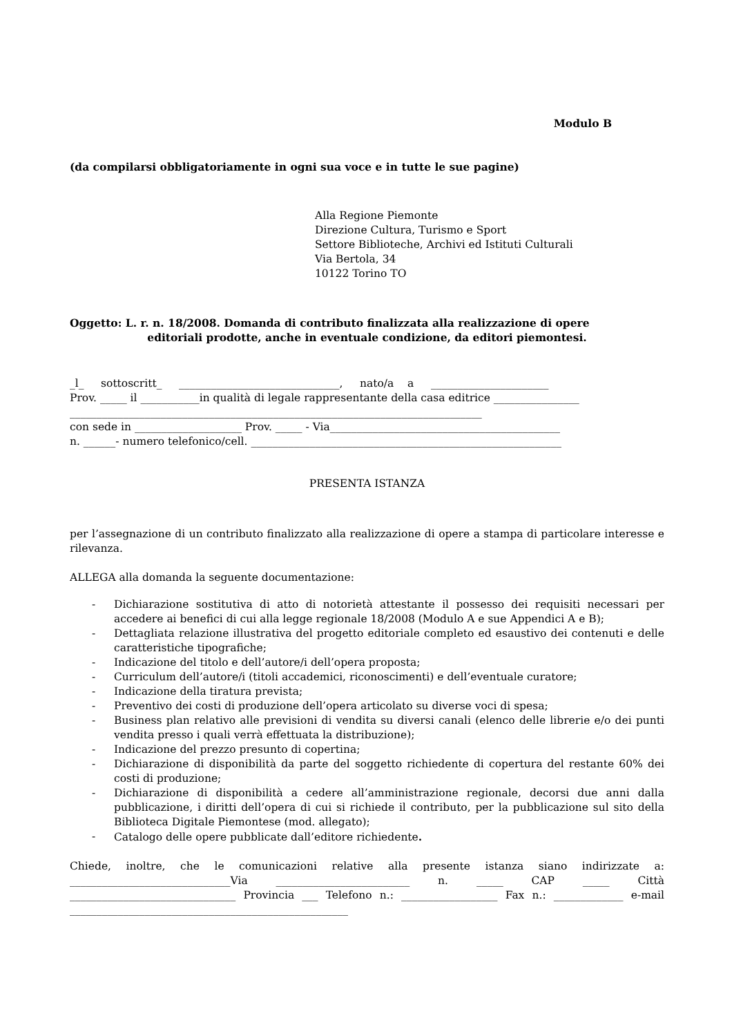Modulo B
(da compilarsi obbligatoriamente in ogni sua voce e in tutte le sue pagine)
Alla Regione Piemonte
Direzione Cultura, Turismo e Sport
Settore Biblioteche, Archivi ed Istituti Culturali
Via Bertola, 34
10122 Torino TO
Oggetto: L. r. n. 18/2008. Domanda di contributo finalizzata alla realizzazione di opere
editoriali prodotte, anche in eventuale condizione, da editori piemontesi.
_l_ sottoscritt_ ______________________________, nato/a a ______________________
Prov. _____ il ___________in qualità di legale rappresentante della casa editrice ________________
_____________________________________________________________________________
con sede in ____________________ Prov. _____ - Via___________________________________________
n. ______- numero telefonico/cell. __________________________________________________________
PRESENTA ISTANZA
per l’assegnazione di un contributo finalizzato alla realizzazione di opere a stampa di particolare interesse e rilevanza.
ALLEGA alla domanda la seguente documentazione:
- Dichiarazione sostitutiva di atto di notorietà attestante il possesso dei requisiti necessari per accedere ai benefici di cui alla legge regionale 18/2008 (Modulo A e sue Appendici A e B);
- Dettagliata relazione illustrativa del progetto editoriale completo ed esaustivo dei contenuti e delle caratteristiche tipografiche;
- Indicazione del titolo e dell’autore/i dell’opera proposta;
- Curriculum dell’autore/i (titoli accademici, riconoscimenti) e dell’eventuale curatore;
- Indicazione della tiratura prevista;
- Preventivo dei costi di produzione dell’opera articolato su diverse voci di spesa;
- Business plan relativo alle previsioni di vendita su diversi canali (elenco delle librerie e/o dei punti vendita presso i quali verrà effettuata la distribuzione);
- Indicazione del prezzo presunto di copertina;
- Dichiarazione di disponibilità da parte del soggetto richiedente di copertura del restante 60% dei costi di produzione;
- Dichiarazione di disponibilità a cedere all’amministrazione regionale, decorsi due anni dalla pubblicazione, i diritti dell’opera di cui si richiede il contributo, per la pubblicazione sul sito della Biblioteca Digitale Piemontese (mod. allegato);
- Catalogo delle opere pubblicate dall’editore richiedente.
Chiede, inoltre, che le comunicazioni relative alla presente istanza siano indirizzate a: ______________________________Via _________________________ n. _____ CAP _____ Città _______________________________ Provincia ___ Telefono n.: __________________ Fax n.: _____________ e-mail ____________________________________________________